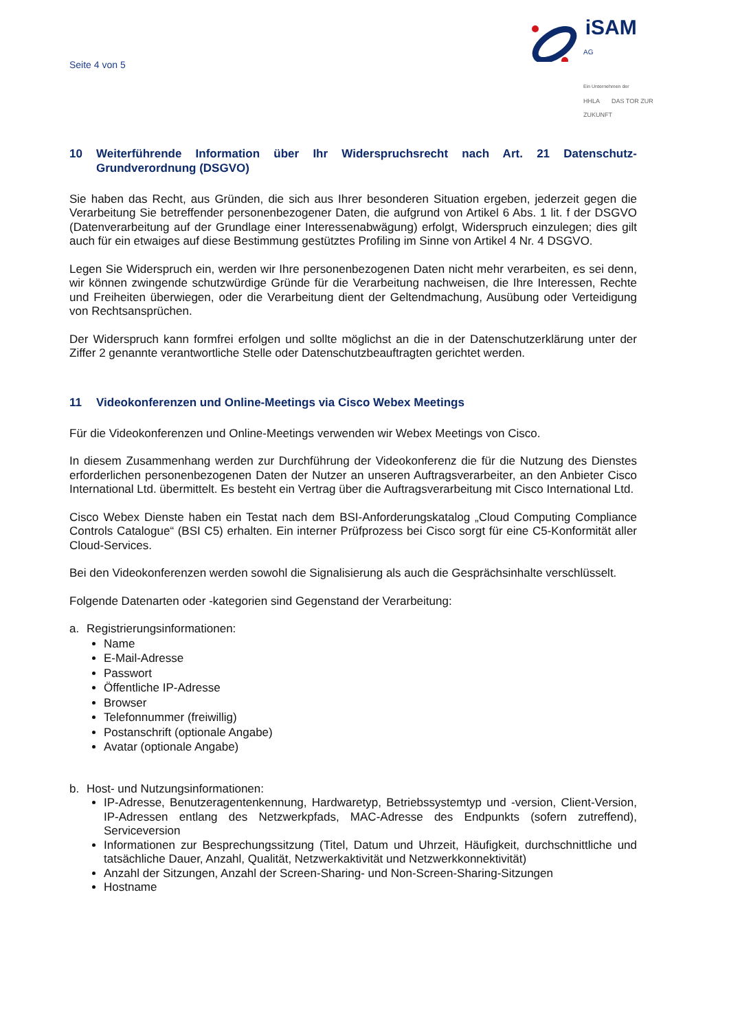Seite 4 von 5
iSAM
AG
Ein Unternehmen der
HHLA DAS TOR ZUR ZUKUNFT
10 Weiterführende Information über Ihr Widerspruchsrecht nach Art. 21 Datenschutz-Grundverordnung (DSGVO)
Sie haben das Recht, aus Gründen, die sich aus Ihrer besonderen Situation ergeben, jederzeit gegen die Verarbeitung Sie betreffender personenbezogener Daten, die aufgrund von Artikel 6 Abs. 1 lit. f der DSGVO (Datenverarbeitung auf der Grundlage einer Interessenabwägung) erfolgt, Widerspruch einzulegen; dies gilt auch für ein etwaiges auf diese Bestimmung gestütztes Profiling im Sinne von Artikel 4 Nr. 4 DSGVO.
Legen Sie Widerspruch ein, werden wir Ihre personenbezogenen Daten nicht mehr verarbeiten, es sei denn, wir können zwingende schutzwürdige Gründe für die Verarbeitung nachweisen, die Ihre Interessen, Rechte und Freiheiten überwiegen, oder die Verarbeitung dient der Geltendmachung, Ausübung oder Verteidigung von Rechtsansprüchen.
Der Widerspruch kann formfrei erfolgen und sollte möglichst an die in der Datenschutzerklärung unter der Ziffer 2 genannte verantwortliche Stelle oder Datenschutzbeauftragten gerichtet werden.
11 Videokonferenzen und Online-Meetings via Cisco Webex Meetings
Für die Videokonferenzen und Online-Meetings verwenden wir Webex Meetings von Cisco.
In diesem Zusammenhang werden zur Durchführung der Videokonferenz die für die Nutzung des Dienstes erforderlichen personenbezogenen Daten der Nutzer an unseren Auftragsverarbeiter, an den Anbieter Cisco International Ltd. übermittelt. Es besteht ein Vertrag über die Auftragsverarbeitung mit Cisco International Ltd.
Cisco Webex Dienste haben ein Testat nach dem BSI-Anforderungskatalog „Cloud Computing Compliance Controls Catalogue“ (BSI C5) erhalten. Ein interner Prüfprozess bei Cisco sorgt für eine C5-Konformität aller Cloud-Services.
Bei den Videokonferenzen werden sowohl die Signalisierung als auch die Gesprächsinhalte verschlüsselt.
Folgende Datenarten oder -kategorien sind Gegenstand der Verarbeitung:
a. Registrierungsinformationen:
Name
E-Mail-Adresse
Passwort
Öffentliche IP-Adresse
Browser
Telefonnummer (freiwillig)
Postanschrift (optionale Angabe)
Avatar (optionale Angabe)
b. Host- und Nutzungsinformationen:
IP-Adresse, Benutzeragentenkennung, Hardwaretyp, Betriebssystemtyp und -version, Client-Version, IP-Adressen entlang des Netzwerkpfads, MAC-Adresse des Endpunkts (sofern zutreffend), Serviceversion
Informationen zur Besprechungssitzung (Titel, Datum und Uhrzeit, Häufigkeit, durchschnittliche und tatsächliche Dauer, Anzahl, Qualität, Netzwerkaktivität und Netzwerkkonnektivität)
Anzahl der Sitzungen, Anzahl der Screen-Sharing- und Non-Screen-Sharing-Sitzungen
Hostname